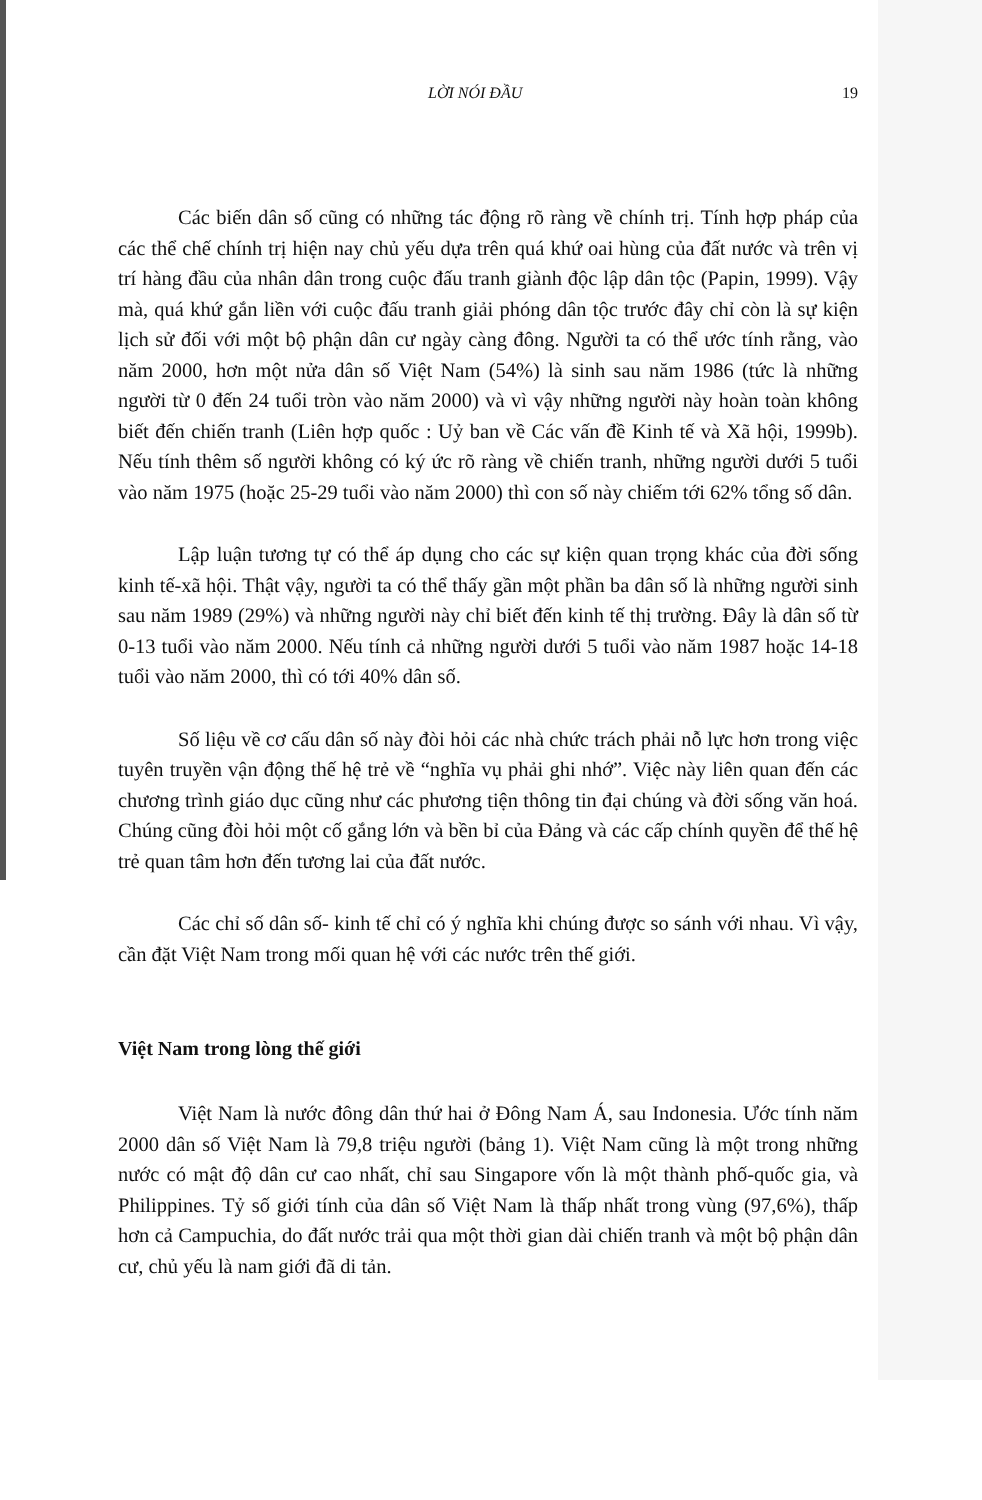LỜI NÓI ĐẦU 19
Các biến dân số cũng có những tác động rõ ràng về chính trị. Tính hợp pháp của các thể chế chính trị hiện nay chủ yếu dựa trên quá khứ oai hùng của đất nước và trên vị trí hàng đầu của nhân dân trong cuộc đấu tranh giành độc lập dân tộc (Papin, 1999). Vậy mà, quá khứ gắn liền với cuộc đấu tranh giải phóng dân tộc trước đây chỉ còn là sự kiện lịch sử đối với một bộ phận dân cư ngày càng đông. Người ta có thể ước tính rằng, vào năm 2000, hơn một nửa dân số Việt Nam (54%) là sinh sau năm 1986 (tức là những người từ 0 đến 24 tuổi tròn vào năm 2000) và vì vậy những người này hoàn toàn không biết đến chiến tranh (Liên hợp quốc : Uỷ ban về Các vấn đề Kinh tế và Xã hội, 1999b). Nếu tính thêm số người không có ký ức rõ ràng về chiến tranh, những người dưới 5 tuổi vào năm 1975 (hoặc 25-29 tuổi vào năm 2000) thì con số này chiếm tới 62% tổng số dân.
Lập luận tương tự có thể áp dụng cho các sự kiện quan trọng khác của đời sống kinh tế-xã hội. Thật vậy, người ta có thể thấy gần một phần ba dân số là những người sinh sau năm 1989 (29%) và những người này chỉ biết đến kinh tế thị trường. Đây là dân số từ 0-13 tuổi vào năm 2000. Nếu tính cả những người dưới 5 tuổi vào năm 1987 hoặc 14-18 tuổi vào năm 2000, thì có tới 40% dân số.
Số liệu về cơ cấu dân số này đòi hỏi các nhà chức trách phải nỗ lực hơn trong việc tuyên truyền vận động thế hệ trẻ về “nghĩa vụ phải ghi nhớ”. Việc này liên quan đến các chương trình giáo dục cũng như các phương tiện thông tin đại chúng và đời sống văn hoá. Chúng cũng đòi hỏi một cố gắng lớn và bền bỉ của Đảng và các cấp chính quyền để thế hệ trẻ quan tâm hơn đến tương lai của đất nước.
Các chỉ số dân số- kinh tế chỉ có ý nghĩa khi chúng được so sánh với nhau. Vì vậy, cần đặt Việt Nam trong mối quan hệ với các nước trên thế giới.
Việt Nam trong lòng thế giới
Việt Nam là nước đông dân thứ hai ở Đông Nam Á, sau Indonesia. Ước tính năm 2000 dân số Việt Nam là 79,8 triệu người (bảng 1). Việt Nam cũng là một trong những nước có mật độ dân cư cao nhất, chỉ sau Singapore vốn là một thành phố-quốc gia, và Philippines. Tỷ số giới tính của dân số Việt Nam là thấp nhất trong vùng (97,6%), thấp hơn cả Campuchia, do đất nước trải qua một thời gian dài chiến tranh và một bộ phận dân cư, chủ yếu là nam giới đã di tản.